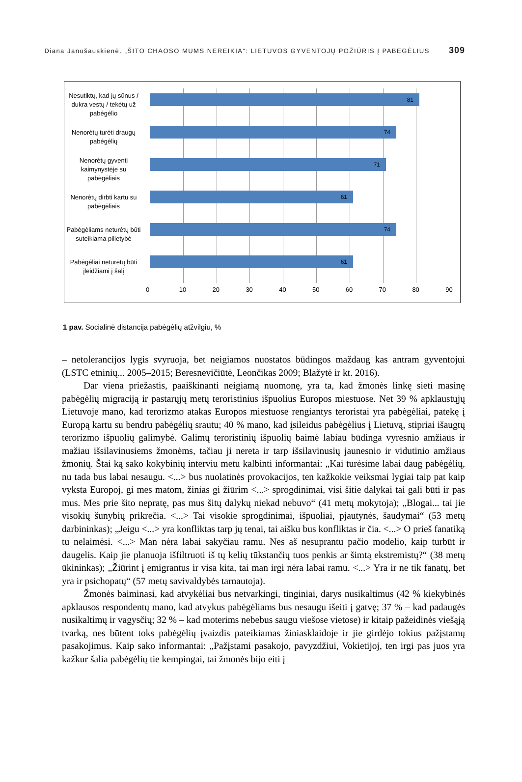Diana Janušauskienė. „ŠITO CHAOSO MUMS NEREIKIA“: LIETUVOS GYVENTOJŲ POŽIŪRIS Į PABĖGĖLIUS 309
Nesutiktų, kad jų sūnus / dukra vestų / tekėtų už pabėgėlio
81
Nenorėtų turėti draugų pabėgėlių
74
Nenorėtų gyventi kaimynystėje su pabėgėliais
71
Nenorėtų dirbti kartu su pabėgėliais
61
Pabėgėliams neturėtų būti suteikiama pilietybė
74
Pabėgėliai neturėtų būti įleidžiami į šalį
61
0 10 20 30 40 50 60 70 80 90
1 pav. Socialinė distancija pabėgėlių atžvilgiu, %
– netolerancijos lygis svyruoja, bet neigiamos nuostatos būdingos maždaug kas antram gyventojui (LSTC etninių... 2005–2015; Beresnevičiūtė, Leončikas 2009; Blažytė ir kt. 2016).
Dar viena priežastis, paaiškinanti neigiamą nuomonę, yra ta, kad žmonės linkę sieti masinę pabėgėlių migraciją ir pastarųjų metų teroristinius išpuolius Europos miestuose. Net 39 % apklaustųjų Lietuvoje mano, kad terorizmo atakas Europos miestuose rengiantys teroristai yra pabėgėliai, patekę į Europą kartu su bendru pabėgėlių srautu; 40 % mano, kad įsileidus pabėgėlius į Lietuvą, stipriai išaugtų terorizmo išpuolių galimybė. Galimų teroristinių išpuolių baimė labiau būdinga vyresnio amžiaus ir mažiau išsilavinusiems žmonėms, tačiau ji nereta ir tarp išsilavinusių jaunesnio ir vidutinio amžiaus žmonių. Štai ką sako kokybinių interviu metu kalbinti informantai: „Kai turėsime labai daug pabėgėlių, nu tada bus labai nesaugu. <...> bus nuolatinės provokacijos, ten kažkokie veiksmai lygiai taip pat kaip vyksta Europoj, gi mes matom, žinias gi žiūrim <...> sprogdinimai, visi šitie dalykai tai gali būti ir pas mus. Mes prie šito nepratę, pas mus šitų dalykų niekad nebuvo“ (41 metų mokytoja); „Blogai... tai jie visokių šunybių prikrečia. <...> Tai visokie sprogdinimai, išpuoliai, pjautynės, šaudymai“ (53 metų darbininkas); „Jeigu <...> yra konfliktas tarp jų tenai, tai aišku bus konfliktas ir čia. <...> O prieš fanatiką tu nelaimėsi. <...> Man nėra labai sakyčiau ramu. Nes aš nesuprantu pačio modelio, kaip turbūt ir daugelis. Kaip jie planuoja išfiltruoti iš tų kelių tūkstančių tuos penkis ar šimtą ekstremistų?“ (38 metų ūkininkas); „Žiūrint į emigrantus ir visa kita, tai man irgi nėra labai ramu. <...> Yra ir ne tik fanatų, bet yra ir psichopatų“ (57 metų savivaldybės tarnautoja).
Žmonės baiminasi, kad atvykėliai bus netvarkingi, tinginiai, darys nusikaltimus (42 % kiekybinės apklausos respondentų mano, kad atvykus pabėgėliams bus nesaugu išeiti į gatvę; 37 % – kad padaugės nusikaltimų ir vagysčių; 32 % – kad moterims nebebus saugu viešose vietose) ir kitaip pažeidinės viešąją tvarką, nes būtent toks pabėgėlių įvaizdis pateikiamas žiniasklaidoje ir jie girdėjo tokius pažįstamų pasakojimus. Kaip sako informantai: „Pažįstami pasakojo, pavyzdžiui, Vokietijoj, ten irgi pas juos yra kažkur šalia pabėgėlių tie kempingai, tai žmonės bijo eiti į